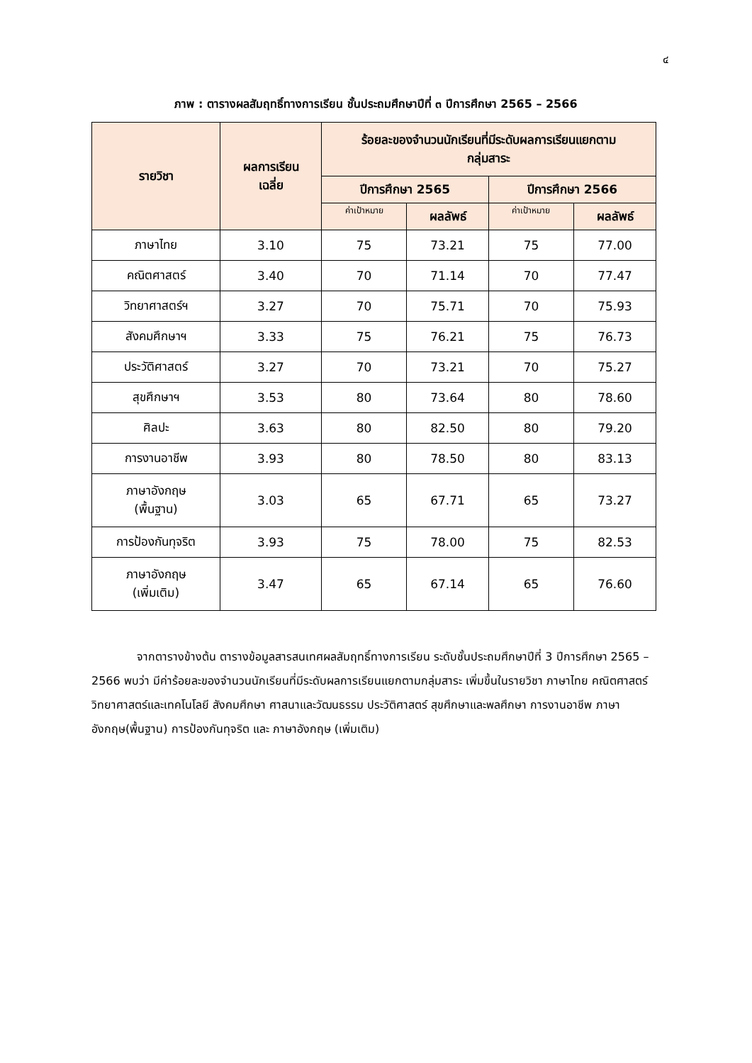๔
ภาพ : ตารางผลสัมฤทธิ์ทางการเรียน ชั้นประถมศึกษาปีที่ ๓ ปีการศึกษา 2565 – 2566
| รายวิชา | ผลการเรียน เฉลี่ย | ร้อยละของจำนวนนักเรียนที่มีระดับผลการเรียนแยกตาม กลุ่มสาระ | | | |
| --- | --- | --- | --- | --- | --- |
| | | ปีการศึกษา 2565 | | ปีการศึกษา 2566 | |
| | | ค่าเป้าหมาย | ผลลัพธ์ | ค่าเป้าหมาย | ผลลัพธ์ |
| ภาษาไทย | 3.10 | 75 | 73.21 | 75 | 77.00 |
| คณิตศาสตร์ | 3.40 | 70 | 71.14 | 70 | 77.47 |
| วิทยาศาสตร์ฯ | 3.27 | 70 | 75.71 | 70 | 75.93 |
| สังคมศึกษาฯ | 3.33 | 75 | 76.21 | 75 | 76.73 |
| ประวัติศาสตร์ | 3.27 | 70 | 73.21 | 70 | 75.27 |
| สุขศึกษาฯ | 3.53 | 80 | 73.64 | 80 | 78.60 |
| ศิลปะ | 3.63 | 80 | 82.50 | 80 | 79.20 |
| การงานอาชีพ | 3.93 | 80 | 78.50 | 80 | 83.13 |
| ภาษาอังกฤษ (พื้นฐาน) | 3.03 | 65 | 67.71 | 65 | 73.27 |
| การป้องกันทุจริต | 3.93 | 75 | 78.00 | 75 | 82.53 |
| ภาษาอังกฤษ (เพิ่มเติม) | 3.47 | 65 | 67.14 | 65 | 76.60 |
จากตารางข้างต้น ตารางข้อมูลสารสนเทศผลสัมฤทธิ์ทางการเรียน ระดับชั้นประถมศึกษาปีที่ 3 ปีการศึกษา 2565 – 2566 พบว่า มีค่าร้อยละของจำนวนนักเรียนที่มีระดับผลการเรียนแยกตามกลุ่มสาระ เพิ่มขึ้นในรายวิชา ภาษาไทย คณิตศาสตร์ วิทยาศาสตร์และเทคโนโลยี สังคมศึกษา ศาสนาและวัฒนธรรม ประวัติศาสตร์ สุขศึกษาและพลศึกษา การงานอาชีพ ภาษาอังกฤษ(พื้นฐาน) การป้องกันทุจริต และ ภาษาอังกฤษ (เพิ่มเติม)